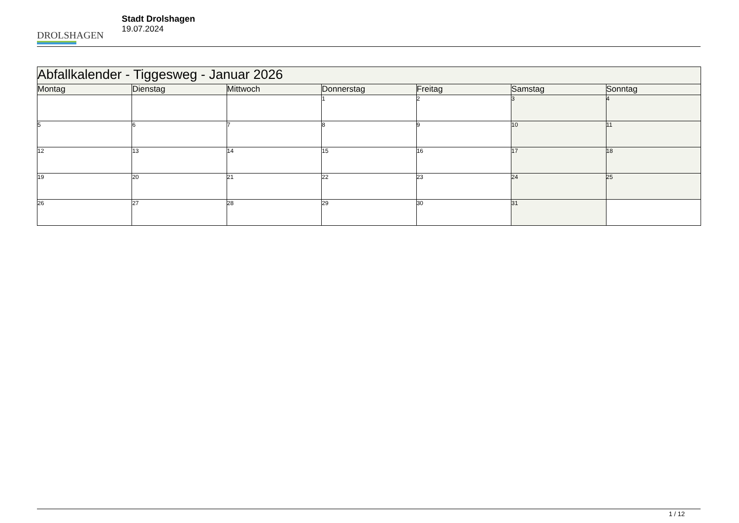DROLSHAGEN
Stadt Drolshagen
19.07.2024
| Abfallkalender - Tiggesweg - Januar 2026 | | | | | | |
| --- | --- | --- | --- | --- | --- | --- |
| Montag | Dienstag | Mittwoch | Donnerstag | Freitag | Samstag | Sonntag |
| | | | 1 | 2 | 3 | 4 |
| 5 | 6 | 7 | 8 | 9 | 10 | 11 |
| 12 | 13 | 14 | 15 | 16 | 17 | 18 |
| 19 | 20 | 21 | 22 | 23 | 24 | 25 |
| 26 | 27 | 28 | 29 | 30 | 31 | |
1 / 12